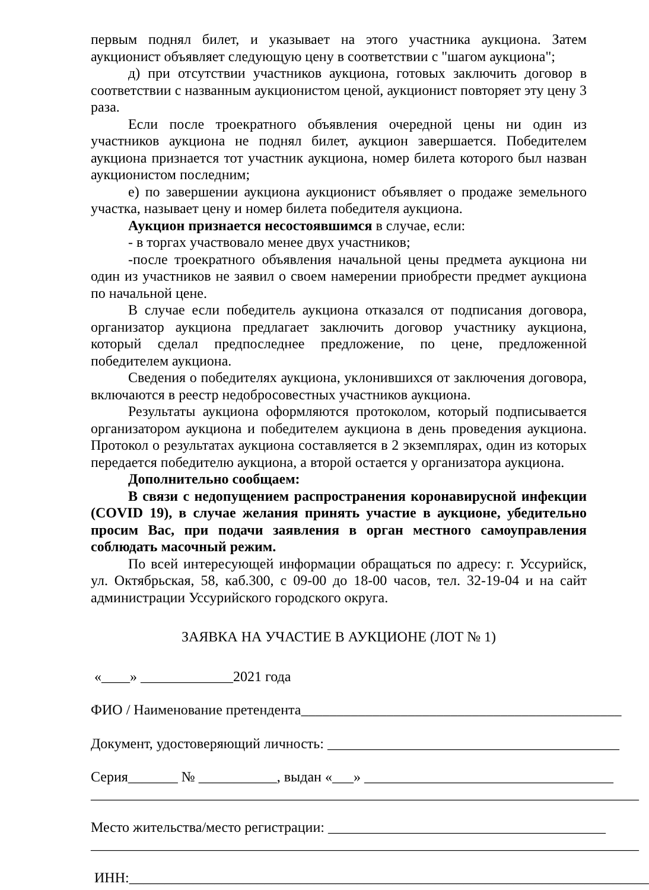первым поднял билет, и указывает на этого участника аукциона. Затем аукционист объявляет следующую цену в соответствии с "шагом аукциона";
д) при отсутствии участников аукциона, готовых заключить договор в соответствии с названным аукционистом ценой, аукционист повторяет эту цену 3 раза.
Если после троекратного объявления очередной цены ни один из участников аукциона не поднял билет, аукцион завершается. Победителем аукциона признается тот участник аукциона, номер билета которого был назван аукционистом последним;
е) по завершении аукциона аукционист объявляет о продаже земельного участка, называет цену и номер билета победителя аукциона.
Аукцион признается несостоявшимся в случае, если:
- в торгах участвовало менее двух участников;
-после троекратного объявления начальной цены предмета аукциона ни один из участников не заявил о своем намерении приобрести предмет аукциона по начальной цене.
В случае если победитель аукциона отказался от подписания договора, организатор аукциона предлагает заключить договор участнику аукциона, который сделал предпоследнее предложение, по цене, предложенной победителем аукциона.
Сведения о победителях аукциона, уклонившихся от заключения договора, включаются в реестр недобросовестных участников аукциона.
Результаты аукциона оформляются протоколом, который подписывается организатором аукциона и победителем аукциона в день проведения аукциона. Протокол о результатах аукциона составляется в 2 экземплярах, один из которых передается победителю аукциона, а второй остается у организатора аукциона.
Дополнительно сообщаем:
В связи с недопущением распространения коронавирусной инфекции (COVID 19), в случае желания принять участие в аукционе, убедительно просим Вас, при подачи заявления в орган местного самоуправления соблюдать масочный режим.
По всей интересующей информации обращаться по адресу: г. Уссурийск, ул. Октябрьская, 58, каб.300, с 09-00 до 18-00 часов, тел. 32-19-04 и на сайт администрации Уссурийского городского округа.
ЗАЯВКА НА УЧАСТИЕ В АУКЦИОНЕ (ЛОТ № 1)
«____» _____________2021 года
ФИО / Наименование претендента_____________________________________________
Документ, удостоверяющий личность: _________________________________________
Серия_______ № ___________, выдан «___» ___________________________________
_____________________________________________________________________________
Место жительства/место регистрации: _______________________________________
_____________________________________________________________________________
ИНН:_________________________________________________________________________